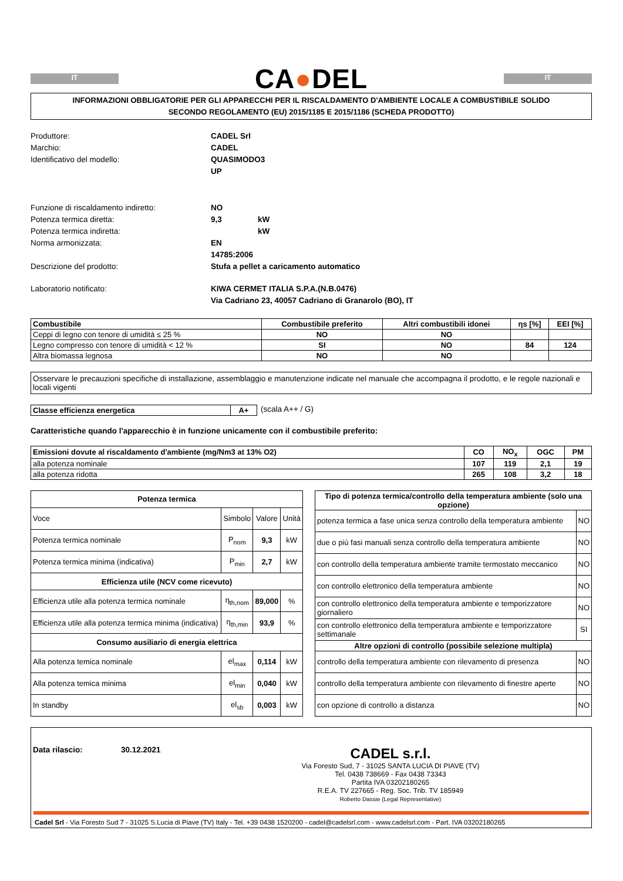IT
CA●DEL
IT
INFORMAZIONI OBBLIGATORIE PER GLI APPARECCHI PER IL RISCALDAMENTO D'AMBIENTE LOCALE A COMBUSTIBILE SOLIDO
SECONDO REGOLAMENTO (EU) 2015/1185 E 2015/1186 (SCHEDA PRODOTTO)
Produttore: CADEL Srl Marchio: CADEL Identificativo del modello: QUASIMODO3 UP
Funzione di riscaldamento indiretto: NO Potenza termica diretta: 9,3 kW Potenza termica indiretta: kW Norma armonizzata: EN 14785:2006 Descrizione del prodotto: Stufa a pellet a caricamento automatico
Laboratorio notificato: KIWA CERMET ITALIA S.P.A.(N.B.0476) Via Cadriano 23, 40057 Cadriano di Granarolo (BO), IT
| Combustibile | Combustibile preferito | Altri combustibili idonei | ηs [%] | EEI [%] |
| --- | --- | --- | --- | --- |
| Ceppi di legno con tenore di umidità ≤ 25 % | NO | NO | | |
| Legno compresso con tenore di umidità < 12 % | SI | NO | 84 | 124 |
| Altra biomassa legnosa | NO | NO | | |
Osservare le precauzioni specifiche di installazione, assemblaggio e manutenzione indicate nel manuale che accompagna il prodotto, e le regole nazionali e locali vigenti
| Classe efficienza energetica | A+ |
(scala A++ / G)
Caratteristiche quando l'apparecchio è in funzione unicamente con il combustibile preferito:
| Emissioni dovute al riscaldamento d'ambiente (mg/Nm3 at 13% O2) | CO | NO<sub>x</sub> | OGC | PM |
| --- | --- | --- | --- | --- |
| alla potenza nominale | 107 | 119 | 2,1 | 19 |
| alla potenza ridotta | 265 | 108 | 3,2 | 18 |
| Potenza termica | | | |
| --- | --- | --- | --- |
| Voce | Simbolo | Valore | Unità |
| Potenza termica nominale | P<sub>nom</sub> | 9,3 | kW |
| Potenza termica minima (indicativa) | P<sub>min</sub> | 2,7 | kW |
| Efficienza utile (NCV come ricevuto) | | | |
| Efficienza utile alla potenza termica nominale | η<sub>th,nom</sub> | 89,000 | % |
| Efficienza utile alla potenza termica minima (indicativa) | η<sub>th,min</sub> | 93,9 | % |
| Consumo ausiliario di energia elettrica | | | |
| Alla potenza temica nominale | el<sub>max</sub> | 0,114 | kW |
| Alla potenza temica minima | el<sub>min</sub> | 0,040 | kW |
| In standby | el<sub>sb</sub> | 0,003 | kW |
| Tipo di potenza termica/controllo della temperatura ambiente (solo una opzione) | |
| --- | --- |
| potenza termica a fase unica senza controllo della temperatura ambiente | NO |
| due o più fasi manuali senza controllo della temperatura ambiente | NO |
| con controllo della temperatura ambiente tramite termostato meccanico | NO |
| con controllo elettronico della temperatura ambiente | NO |
| con controllo elettronico della temperatura ambiente e temporizzatore giornaliero | NO |
| con controllo elettronico della temperatura ambiente e temporizzatore settimanale | SI |
| Altre opzioni di controllo (possibile selezione multipla) | |
| controllo della temperatura ambiente con rilevamento di presenza | NO |
| controllo della temperatura ambiente con rilevamento di finestre aperte | NO |
| con opzione di controllo a distanza | NO |
Data rilascio: 30.12.2021
CADEL s.r.l.
Via Foresto Sud, 7 - 31025 SANTA LUCIA DI PIAVE (TV)
Tel. 0438 738669 - Fax 0438 73343
Partita IVA 03202180265
R.E.A. TV 227665 - Reg. Soc. Trib. TV 185949
Roberto Dassie (Legal Representative)
Cadel Srl - Via Foresto Sud 7 - 31025 S.Lucia di Piave (TV) Italy - Tel. +39 0438 1520200 - cadel@cadelsrl.com - www.cadelsrl.com - Part. IVA 03202180265